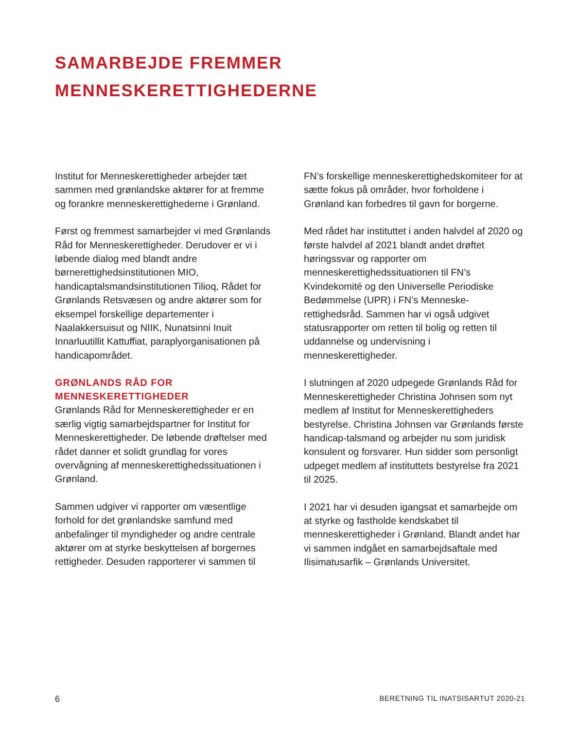SAMARBEJDE FREMMER
MENNESKERETTIGHEDERNE
Institut for Menneskerettigheder arbejder tæt sammen med grønlandske aktører for at fremme og forankre menneskerettighederne i Grønland.
Først og fremmest samarbejder vi med Grønlands Råd for Menneskerettigheder. Derudover er vi i løbende dialog med blandt andre børnerettighedsinstitutionen MIO, handicaptalsmandsinstitutionen Tilioq, Rådet for Grønlands Retsvæsen og andre aktører som for eksempel forskellige departementer i Naalakkersuisut og NIIK, Nunatsinni Inuit Innarluutillit Kattuffiat, paraplyorganisationen på handicapområdet.
GRØNLANDS RÅD FOR MENNESKERETTIGHEDER
Grønlands Råd for Menneskerettigheder er en særlig vigtig samarbejdspartner for Institut for Menneskerettigheder. De løbende drøftelser med rådet danner et solidt grundlag for vores overvågning af menneskerettighedssituationen i Grønland.
Sammen udgiver vi rapporter om væsentlige forhold for det grønlandske samfund med anbefalinger til myndigheder og andre centrale aktører om at styrke beskyttelsen af borgernes rettigheder. Desuden rapporterer vi sammen til
FN’s forskellige menneskerettighedskomiteer for at sætte fokus på områder, hvor forholdene i Grønland kan forbedres til gavn for borgerne.
Med rådet har instituttet i anden halvdel af 2020 og første halvdel af 2021 blandt andet drøftet høringssvar og rapporter om menneskerettighedssituationen til FN’s Kvindekomité og den Universelle Periodiske Bedømmelse (UPR) i FN’s Menneske-rettighedsråd. Sammen har vi også udgivet statusrapporter om retten til bolig og retten til uddannelse og undervisning i menneskerettigheder.
I slutningen af 2020 udpegede Grønlands Råd for Menneskerettigheder Christina Johnsen som nyt medlem af Institut for Menneskerettigheders bestyrelse. Christina Johnsen var Grønlands første handicap-talsmand og arbejder nu som juridisk konsulent og forsvarer. Hun sidder som personligt udpeget medlem af instituttets bestyrelse fra 2021 til 2025.
I 2021 har vi desuden igangsat et samarbejde om at styrke og fastholde kendskabet til menneskerettigheder i Grønland. Blandt andet har vi sammen indgået en samarbejdsaftale med Ilisimatusarfik – Grønlands Universitet.
6 BERETNING TIL INATSISARTUT 2020-21